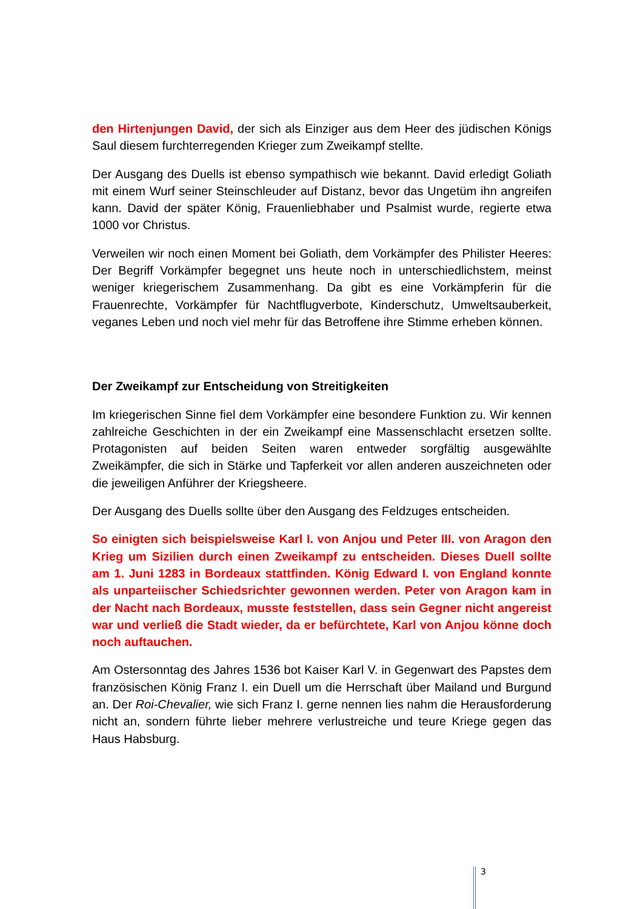den Hirtenjungen David, der sich als Einziger aus dem Heer des jüdischen Königs Saul diesem furchterregenden Krieger zum Zweikampf stellte.
Der Ausgang des Duells ist ebenso sympathisch wie bekannt. David erledigt Goliath mit einem Wurf seiner Steinschleuder auf Distanz, bevor das Ungetüm ihn angreifen kann. David der später König, Frauenliebhaber und Psalmist wurde, regierte etwa 1000 vor Christus.
Verweilen wir noch einen Moment bei Goliath, dem Vorkämpfer des Philister Heeres: Der Begriff Vorkämpfer begegnet uns heute noch in unterschiedlichstem, meinst weniger kriegerischem Zusammenhang. Da gibt es eine Vorkämpferin für die Frauenrechte, Vorkämpfer für Nachtflugverbote, Kinderschutz, Umweltsauberkeit, veganes Leben und noch viel mehr für das Betroffene ihre Stimme erheben können.
Der Zweikampf zur Entscheidung von Streitigkeiten
Im kriegerischen Sinne fiel dem Vorkämpfer eine besondere Funktion zu. Wir kennen zahlreiche Geschichten in der ein Zweikampf eine Massenschlacht ersetzen sollte. Protagonisten auf beiden Seiten waren entweder sorgfältig ausgewählte Zweikämpfer, die sich in Stärke und Tapferkeit vor allen anderen auszeichneten oder die jeweiligen Anführer der Kriegsheere.
Der Ausgang des Duells sollte über den Ausgang des Feldzuges entscheiden.
So einigten sich beispielsweise Karl I. von Anjou und Peter III. von Aragon den Krieg um Sizilien durch einen Zweikampf zu entscheiden. Dieses Duell sollte am 1. Juni 1283 in Bordeaux stattfinden. König Edward I. von England konnte als unparteiischer Schiedsrichter gewonnen werden. Peter von Aragon kam in der Nacht nach Bordeaux, musste feststellen, dass sein Gegner nicht angereist war und verließ die Stadt wieder, da er befürchtete, Karl von Anjou könne doch noch auftauchen.
Am Ostersonntag des Jahres 1536 bot Kaiser Karl V. in Gegenwart des Papstes dem französischen König Franz I. ein Duell um die Herrschaft über Mailand und Burgund an. Der Roi-Chevalier, wie sich Franz I. gerne nennen lies nahm die Herausforderung nicht an, sondern führte lieber mehrere verlustreiche und teure Kriege gegen das Haus Habsburg.
3